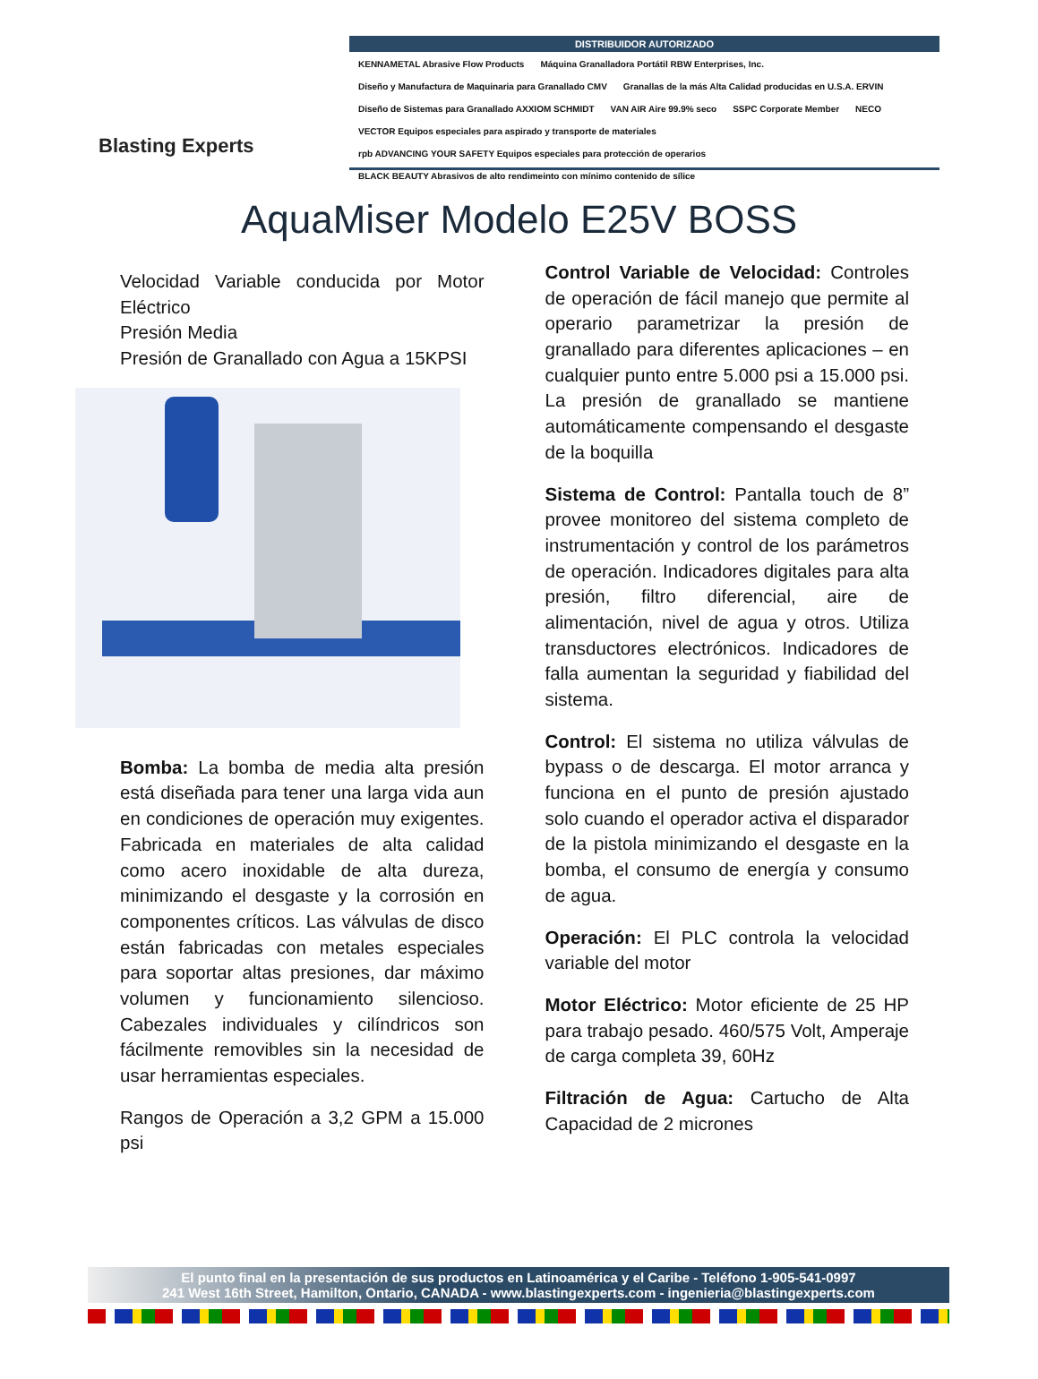Blasting Experts
DISTRIBUIDOR AUTORIZADO
KENNAMETAL Abrasive Flow Products Máquina Granalladora Portátil RBW Enterprises, Inc. Diseño y Manufactura de Maquinaria para Granallado CMV Granallas de la más Alta Calidad producidas en U.S.A. ERVIN Diseño de Sistemas para Granallado AXXIOM SCHMIDT VAN AIR Aire 99.9% seco SSPC Corporate Member NECO VECTOR Equipos especiales para aspirado y transporte de materiales rpb ADVANCING YOUR SAFETY Equipos especiales para protección de operarios BLACK BEAUTY Abrasivos de alto rendimeinto con mínimo contenido de sílice
AquaMiser Modelo E25V BOSS
Velocidad Variable conducida por Motor Eléctrico
Presión Media
Presión de Granallado con Agua a 15KPSI
Bomba: La bomba de media alta presión está diseñada para tener una larga vida aun en condiciones de operación muy exigentes. Fabricada en materiales de alta calidad como acero inoxidable de alta dureza, minimizando el desgaste y la corrosión en componentes críticos. Las válvulas de disco están fabricadas con metales especiales para soportar altas presiones, dar máximo volumen y funcionamiento silencioso. Cabezales individuales y cilíndricos son fácilmente removibles sin la necesidad de usar herramientas especiales.
Rangos de Operación a 3,2 GPM a 15.000 psi
Control Variable de Velocidad: Controles de operación de fácil manejo que permite al operario parametrizar la presión de granallado para diferentes aplicaciones – en cualquier punto entre 5.000 psi a 15.000 psi. La presión de granallado se mantiene automáticamente compensando el desgaste de la boquilla
Sistema de Control: Pantalla touch de 8” provee monitoreo del sistema completo de instrumentación y control de los parámetros de operación. Indicadores digitales para alta presión, filtro diferencial, aire de alimentación, nivel de agua y otros. Utiliza transductores electrónicos. Indicadores de falla aumentan la seguridad y fiabilidad del sistema.
Control: El sistema no utiliza válvulas de bypass o de descarga. El motor arranca y funciona en el punto de presión ajustado solo cuando el operador activa el disparador de la pistola minimizando el desgaste en la bomba, el consumo de energía y consumo de agua.
Operación: El PLC controla la velocidad variable del motor
Motor Eléctrico: Motor eficiente de 25 HP para trabajo pesado. 460/575 Volt, Amperaje de carga completa 39, 60Hz
Filtración de Agua: Cartucho de Alta Capacidad de 2 micrones
El punto final en la presentación de sus productos en Latinoamérica y el Caribe - Teléfono 1-905-541-0997
241 West 16th Street, Hamilton, Ontario, CANADA - www.blastingexperts.com - ingenieria@blastingexperts.com